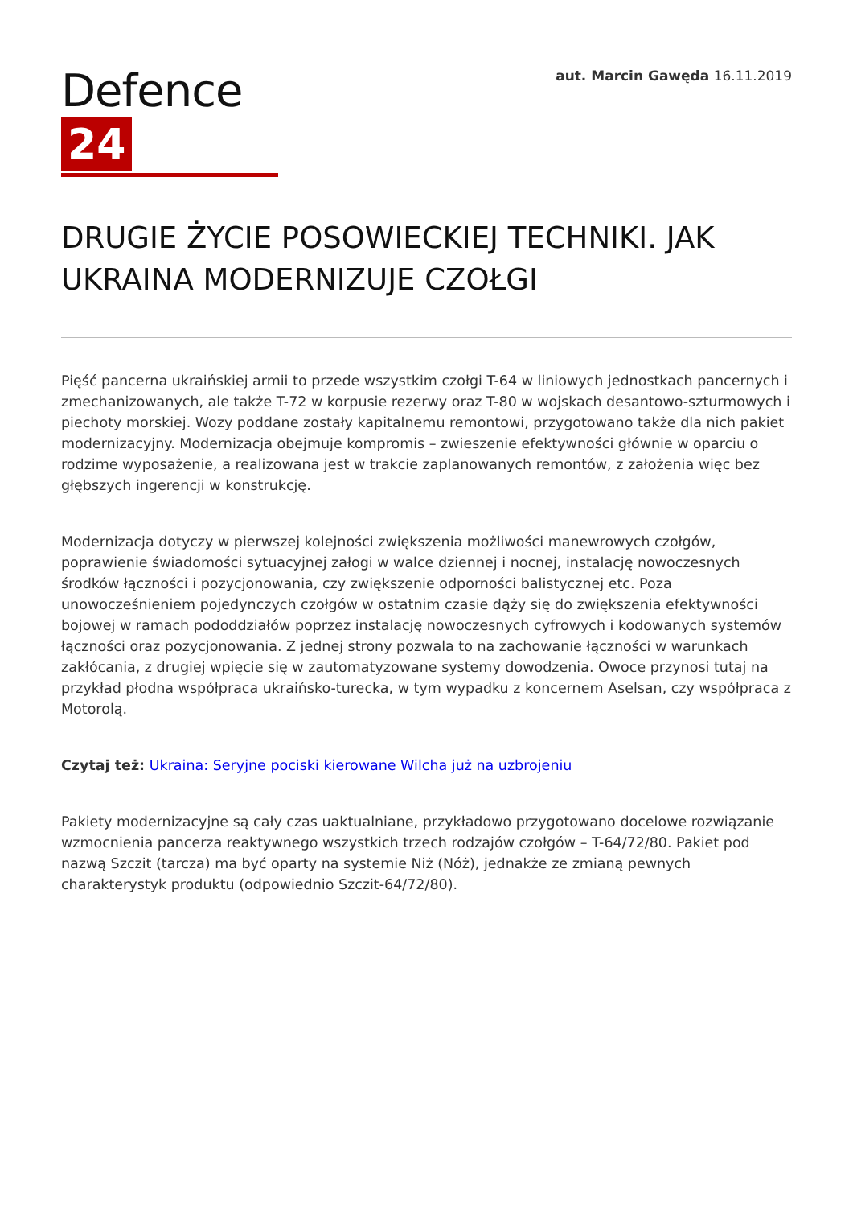Defence 24
aut. Marcin Gawęda 16.11.2019
DRUGIE ŻYCIE POSOWIECKIEJ TECHNIKI. JAK UKRAINA MODERNIZUJE CZOŁGI
Pięść pancerna ukraińskiej armii to przede wszystkim czołgi T-64 w liniowych jednostkach pancernych i zmechanizowanych, ale także T-72 w korpusie rezerwy oraz T-80 w wojskach desantowo-szturmowych i piechoty morskiej. Wozy poddane zostały kapitalnemu remontowi, przygotowano także dla nich pakiet modernizacyjny. Modernizacja obejmuje kompromis – zwieszenie efektywności głównie w oparciu o rodzime wyposażenie, a realizowana jest w trakcie zaplanowanych remontów, z założenia więc bez głębszych ingerencji w konstrukcję.
Modernizacja dotyczy w pierwszej kolejności zwiększenia możliwości manewrowych czołgów, poprawienie świadomości sytuacyjnej załogi w walce dziennej i nocnej, instalację nowoczesnych środków łączności i pozycjonowania, czy zwiększenie odporności balistycznej etc. Poza unowocześnieniem pojedynczych czołgów w ostatnim czasie dąży się do zwiększenia efektywności bojowej w ramach pododdziałów poprzez instalację nowoczesnych cyfrowych i kodowanych systemów łączności oraz pozycjonowania. Z jednej strony pozwala to na zachowanie łączności w warunkach zakłócania, z drugiej wpięcie się w zautomatyzowane systemy dowodzenia. Owoce przynosi tutaj na przykład płodna współpraca ukraińsko-turecka, w tym wypadku z koncernem Aselsan, czy współpraca z Motorolą.
Czytaj też: Ukraina: Seryjne pociski kierowane Wilcha już na uzbrojeniu
Pakiety modernizacyjne są cały czas uaktualniane, przykładowo przygotowano docelowe rozwiązanie wzmocnienia pancerza reaktywnego wszystkich trzech rodzajów czołgów – T-64/72/80. Pakiet pod nazwą Szczit (tarcza) ma być oparty na systemie Niż (Nóż), jednakże ze zmianą pewnych charakterystyk produktu (odpowiednio Szczit-64/72/80).